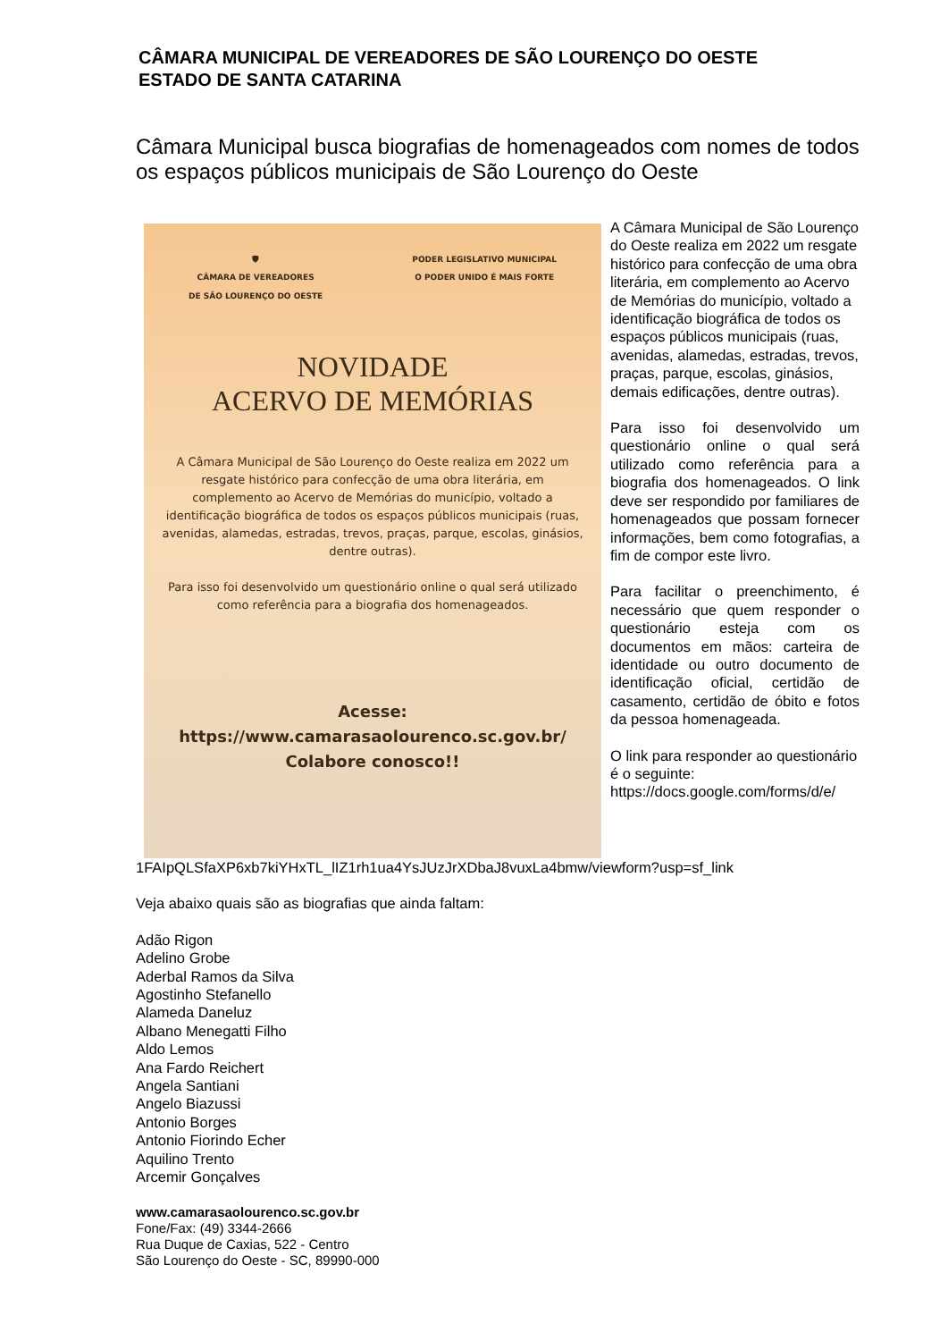CÂMARA MUNICIPAL DE VEREADORES DE SÃO LOURENÇO DO OESTE
ESTADO DE SANTA CATARINA
Câmara Municipal busca biografias de homenageados com nomes de todos os espaços públicos municipais de São Lourenço do Oeste
🛡
CÂMARA DE VEREADORES
DE SÃO LOURENÇO DO OESTE
PODER LEGISLATIVO MUNICIPAL
O PODER UNIDO É MAIS FORTE
NOVIDADE
ACERVO DE MEMÓRIAS
A Câmara Municipal de São Lourenço do Oeste realiza em 2022 um resgate histórico para confecção de uma obra literária, em complemento ao Acervo de Memórias do município, voltado a identificação biográfica de todos os espaços públicos municipais (ruas, avenidas, alamedas, estradas, trevos, praças, parque, escolas, ginásios, dentre outras).
Para isso foi desenvolvido um questionário online o qual será utilizado como referência para a biografia dos homenageados.
Acesse: https://www.camarasaolourenco.sc.gov.br/
Colabore conosco!!
A Câmara Municipal de São Lourenço do Oeste realiza em 2022 um resgate histórico para confecção de uma obra literária, em complemento ao Acervo de Memórias do município, voltado a identificação biográfica de todos os espaços públicos municipais (ruas, avenidas, alamedas, estradas, trevos, praças, parque, escolas, ginásios, demais edificações, dentre outras).
Para isso foi desenvolvido um questionário online o qual será utilizado como referência para a biografia dos homenageados. O link deve ser respondido por familiares de homenageados que possam fornecer informações, bem como fotografias, a fim de compor este livro.
Para facilitar o preenchimento, é necessário que quem responder o questionário esteja com os documentos em mãos: carteira de identidade ou outro documento de identificação oficial, certidão de casamento, certidão de óbito e fotos da pessoa homenageada.
O link para responder ao questionário é o seguinte: https://docs.google.com/forms/d/e/ 1FAIpQLSfaXP6xb7kiYHxTL_lIZ1rh1ua4YsJUzJrXDbaJ8vuxLa4bmw/viewform?usp=sf_link
Veja abaixo quais são as biografias que ainda faltam:
Adão Rigon
Adelino Grobe
Aderbal Ramos da Silva
Agostinho Stefanello
Alameda Daneluz
Albano Menegatti Filho
Aldo Lemos
Ana Fardo Reichert
Angela Santiani
Angelo Biazussi
Antonio Borges
Antonio Fiorindo Echer
Aquilino Trento
Arcemir Gonçalves
www.camarasaolourenco.sc.gov.br
Fone/Fax: (49) 3344-2666
Rua Duque de Caxias, 522 - Centro
São Lourenço do Oeste - SC, 89990-000